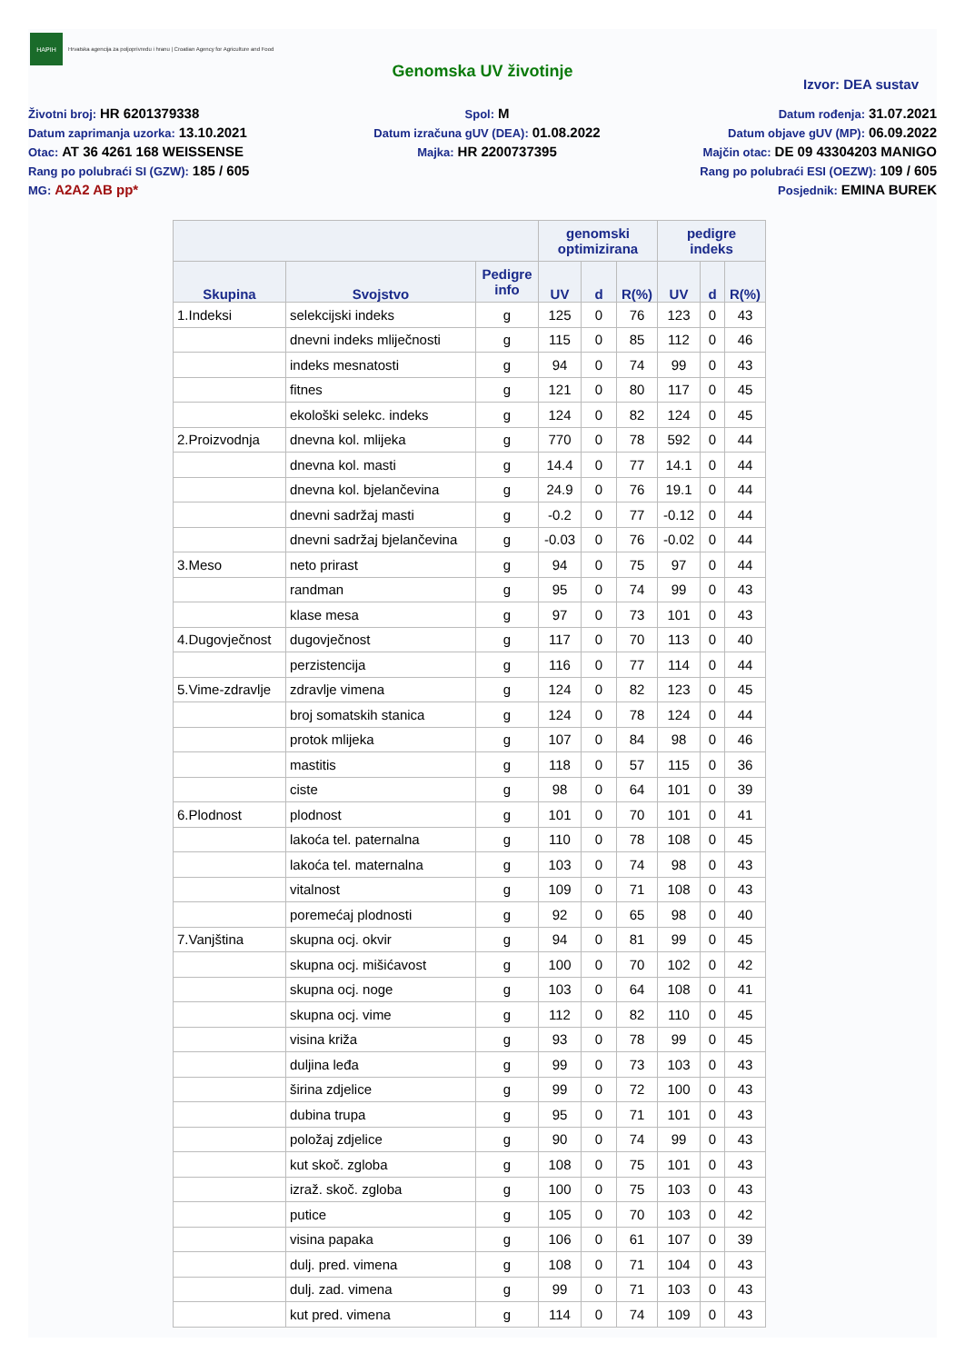HAPIH
Hrvatska agencija za poljoprivredu i hranu | Croatian Agency for Agriculture and Food
Genomska UV životinje
Izvor: DEA sustav
Životni broj: HR 6201379338
Spol: M
Datum rođenja: 31.07.2021
Datum zaprimanja uzorka: 13.10.2021
Datum izračuna gUV (DEA): 01.08.2022
Datum objave gUV (MP): 06.09.2022
Otac: AT 36 4261 168 WEISSENSE
Majka: HR 2200737395
Majčin otac: DE 09 43304203 MANIGO
Rang po polubraći SI (GZW): 185 / 605
Rang po polubraći ESI (OEZW): 109 / 605
MG: A2A2 AB pp*
Posjednik: EMINA BUREK
| | | | genomski optimizirana | | | pedigre indeks | | |
| --- | --- | --- | --- | --- | --- | --- | --- | --- |
| Skupina | Svojstvo | Pedigre info | UV | d | R(%) | UV | d | R(%) |
| 1.Indeksi | selekcijski indeks | g | 125 | 0 | 76 | 123 | 0 | 43 |
| | dnevni indeks mliječnosti | g | 115 | 0 | 85 | 112 | 0 | 46 |
| | indeks mesnatosti | g | 94 | 0 | 74 | 99 | 0 | 43 |
| | fitnes | g | 121 | 0 | 80 | 117 | 0 | 45 |
| | ekološki selekc. indeks | g | 124 | 0 | 82 | 124 | 0 | 45 |
| 2.Proizvodnja | dnevna kol. mlijeka | g | 770 | 0 | 78 | 592 | 0 | 44 |
| | dnevna kol. masti | g | 14.4 | 0 | 77 | 14.1 | 0 | 44 |
| | dnevna kol. bjelančevina | g | 24.9 | 0 | 76 | 19.1 | 0 | 44 |
| | dnevni sadržaj masti | g | -0.2 | 0 | 77 | -0.12 | 0 | 44 |
| | dnevni sadržaj bjelančevina | g | -0.03 | 0 | 76 | -0.02 | 0 | 44 |
| 3.Meso | neto prirast | g | 94 | 0 | 75 | 97 | 0 | 44 |
| | randman | g | 95 | 0 | 74 | 99 | 0 | 43 |
| | klase mesa | g | 97 | 0 | 73 | 101 | 0 | 43 |
| 4.Dugovječnost | dugovječnost | g | 117 | 0 | 70 | 113 | 0 | 40 |
| | perzistencija | g | 116 | 0 | 77 | 114 | 0 | 44 |
| 5.Vime-zdravlje | zdravlje vimena | g | 124 | 0 | 82 | 123 | 0 | 45 |
| | broj somatskih stanica | g | 124 | 0 | 78 | 124 | 0 | 44 |
| | protok mlijeka | g | 107 | 0 | 84 | 98 | 0 | 46 |
| | mastitis | g | 118 | 0 | 57 | 115 | 0 | 36 |
| | ciste | g | 98 | 0 | 64 | 101 | 0 | 39 |
| 6.Plodnost | plodnost | g | 101 | 0 | 70 | 101 | 0 | 41 |
| | lakoća tel. paternalna | g | 110 | 0 | 78 | 108 | 0 | 45 |
| | lakoća tel. maternalna | g | 103 | 0 | 74 | 98 | 0 | 43 |
| | vitalnost | g | 109 | 0 | 71 | 108 | 0 | 43 |
| | poremećaj plodnosti | g | 92 | 0 | 65 | 98 | 0 | 40 |
| 7.Vanjština | skupna ocj. okvir | g | 94 | 0 | 81 | 99 | 0 | 45 |
| | skupna ocj. mišićavost | g | 100 | 0 | 70 | 102 | 0 | 42 |
| | skupna ocj. noge | g | 103 | 0 | 64 | 108 | 0 | 41 |
| | skupna ocj. vime | g | 112 | 0 | 82 | 110 | 0 | 45 |
| | visina križa | g | 93 | 0 | 78 | 99 | 0 | 45 |
| | duljina leđa | g | 99 | 0 | 73 | 103 | 0 | 43 |
| | širina zdjelice | g | 99 | 0 | 72 | 100 | 0 | 43 |
| | dubina trupa | g | 95 | 0 | 71 | 101 | 0 | 43 |
| | položaj zdjelice | g | 90 | 0 | 74 | 99 | 0 | 43 |
| | kut skoč. zgloba | g | 108 | 0 | 75 | 101 | 0 | 43 |
| | izraž. skoč. zgloba | g | 100 | 0 | 75 | 103 | 0 | 43 |
| | putice | g | 105 | 0 | 70 | 103 | 0 | 42 |
| | visina papaka | g | 106 | 0 | 61 | 107 | 0 | 39 |
| | dulj. pred. vimena | g | 108 | 0 | 71 | 104 | 0 | 43 |
| | dulj. zad. vimena | g | 99 | 0 | 71 | 103 | 0 | 43 |
| | kut pred. vimena | g | 114 | 0 | 74 | 109 | 0 | 43 |